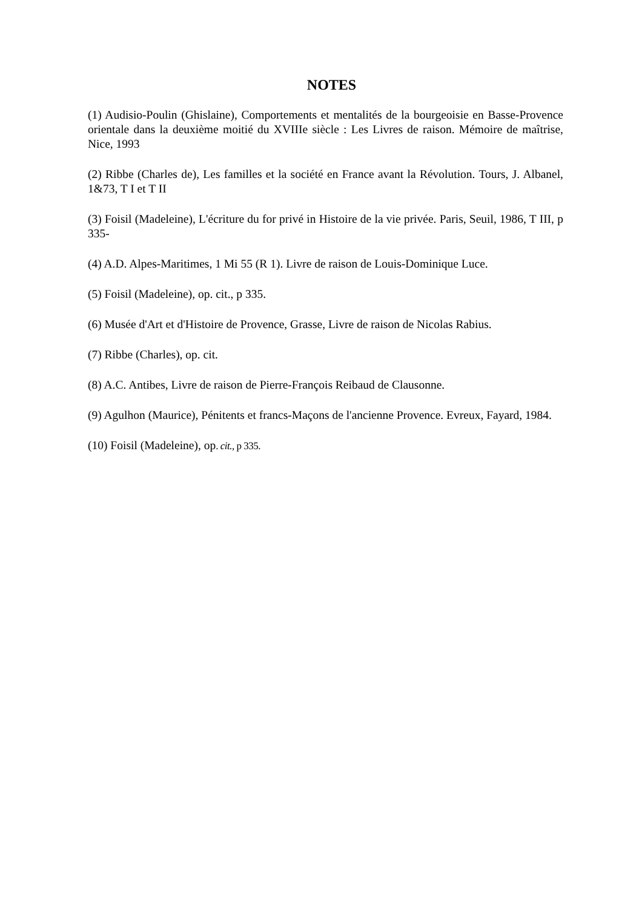NOTES
(1) Audisio-Poulin (Ghislaine), Comportements et mentalités de la bourgeoisie en Basse-Provence orientale dans la deuxième moitié du XVIIIe siècle : Les Livres de raison. Mémoire de maîtrise, Nice, 1993
(2) Ribbe (Charles de), Les familles et la société en France avant la Révolution. Tours, J. Albanel, 1&73, T I et T II
(3) Foisil (Madeleine), L'écriture du for privé in Histoire de la vie privée. Paris, Seuil, 1986, T III, p 335-
(4) A.D. Alpes-Maritimes, 1 Mi 55 (R 1). Livre de raison de Louis-Dominique Luce.
(5) Foisil (Madeleine), op. cit., p 335.
(6) Musée d'Art et d'Histoire de Provence, Grasse, Livre de raison de Nicolas Rabius.
(7) Ribbe (Charles), op. cit.
(8) A.C. Antibes, Livre de raison de Pierre-François Reibaud de Clausonne.
(9) Agulhon (Maurice), Pénitents et francs-Maçons de l'ancienne Provence. Evreux, Fayard, 1984.
(10) Foisil (Madeleine), op. cit., p 335.